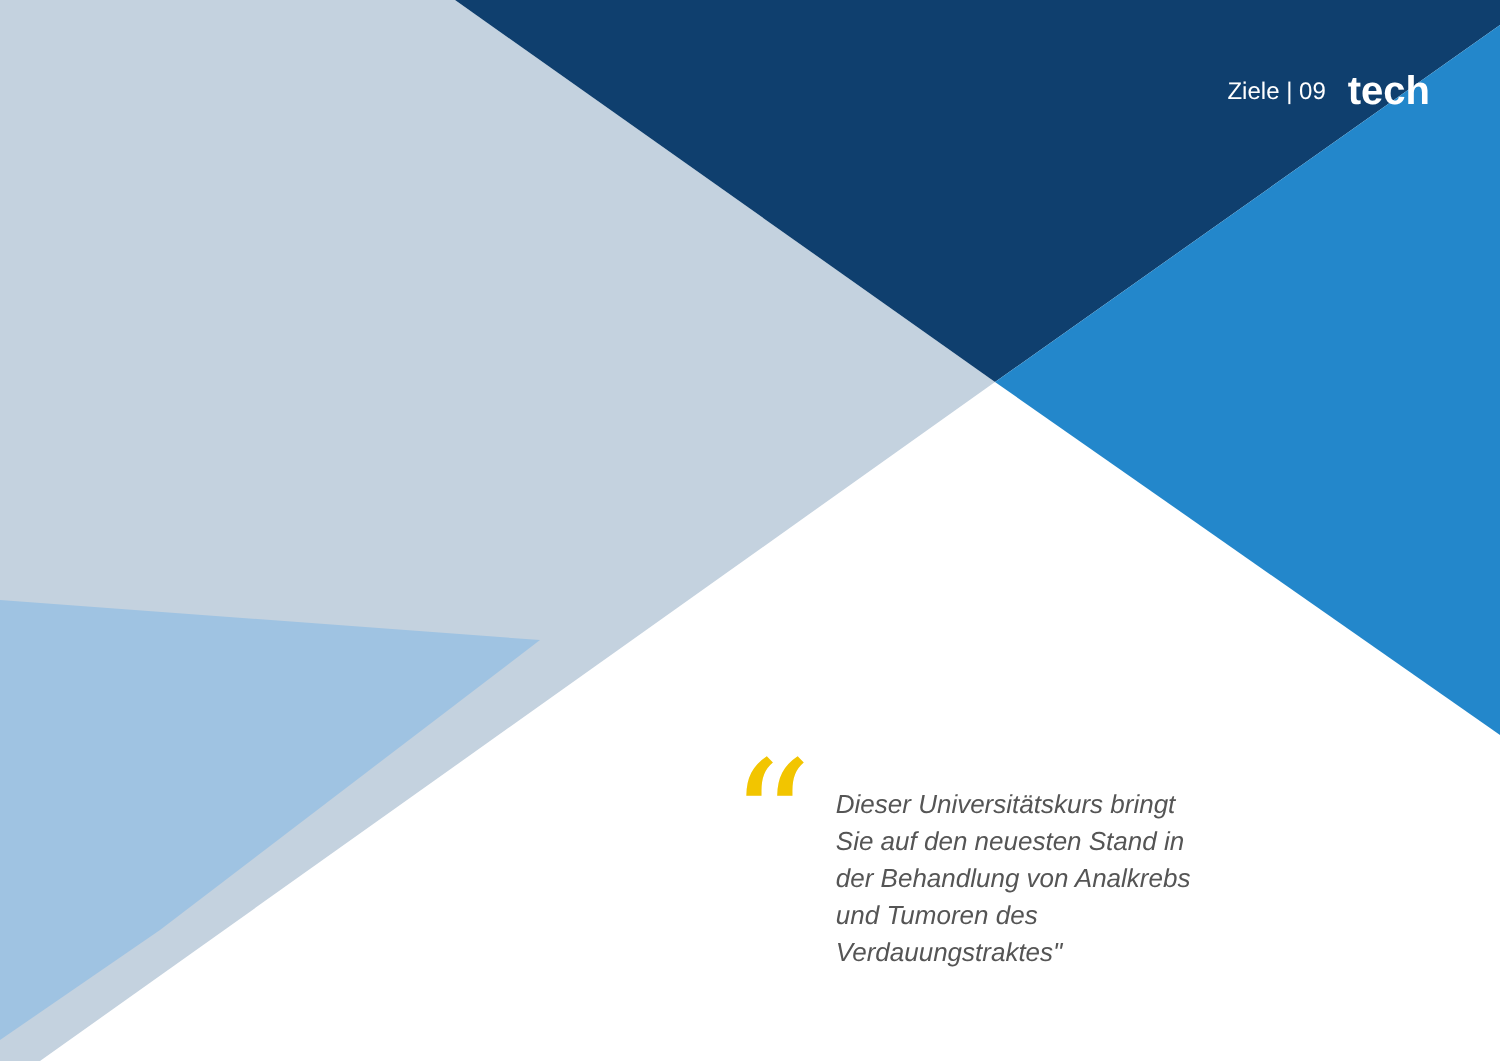Ziele | 09 tech
“
Dieser Universitätskurs bringt Sie auf den neuesten Stand in der Behandlung von Analkrebs und Tumoren des Verdauungstraktes"